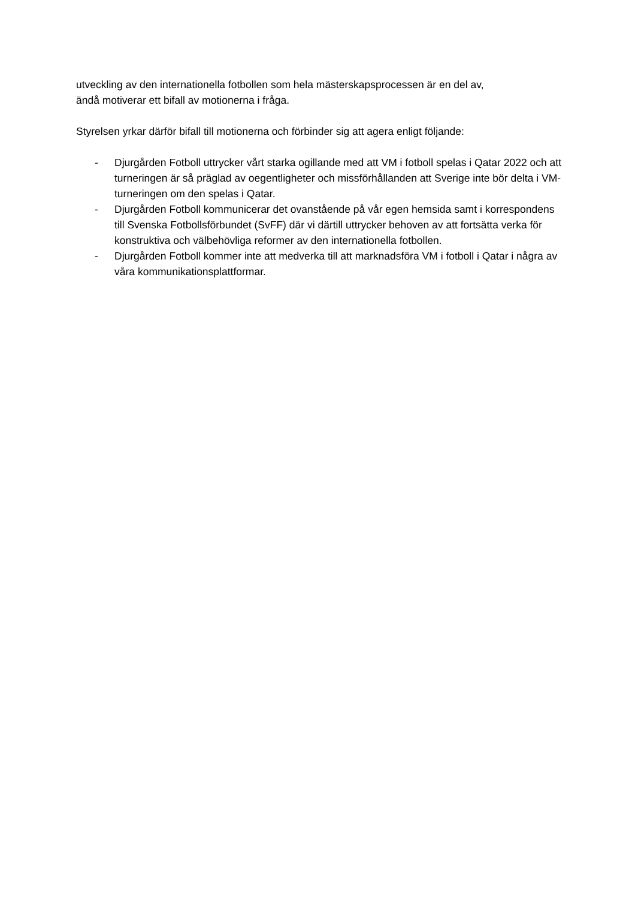utveckling av den internationella fotbollen som hela mästerskapsprocessen är en del av,
ändå motiverar ett bifall av motionerna i fråga.
Styrelsen yrkar därför bifall till motionerna och förbinder sig att agera enligt följande:
- Djurgården Fotboll uttrycker vårt starka ogillande med att VM i fotboll spelas i Qatar 2022 och att turneringen är så präglad av oegentligheter och missförhållanden att Sverige inte bör delta i VM-turneringen om den spelas i Qatar.
- Djurgården Fotboll kommunicerar det ovanstående på vår egen hemsida samt i korrespondens till Svenska Fotbollsförbundet (SvFF) där vi därtill uttrycker behoven av att fortsätta verka för konstruktiva och välbehövliga reformer av den internationella fotbollen.
- Djurgården Fotboll kommer inte att medverka till att marknadsföra VM i fotboll i Qatar i några av våra kommunikationsplattformar.